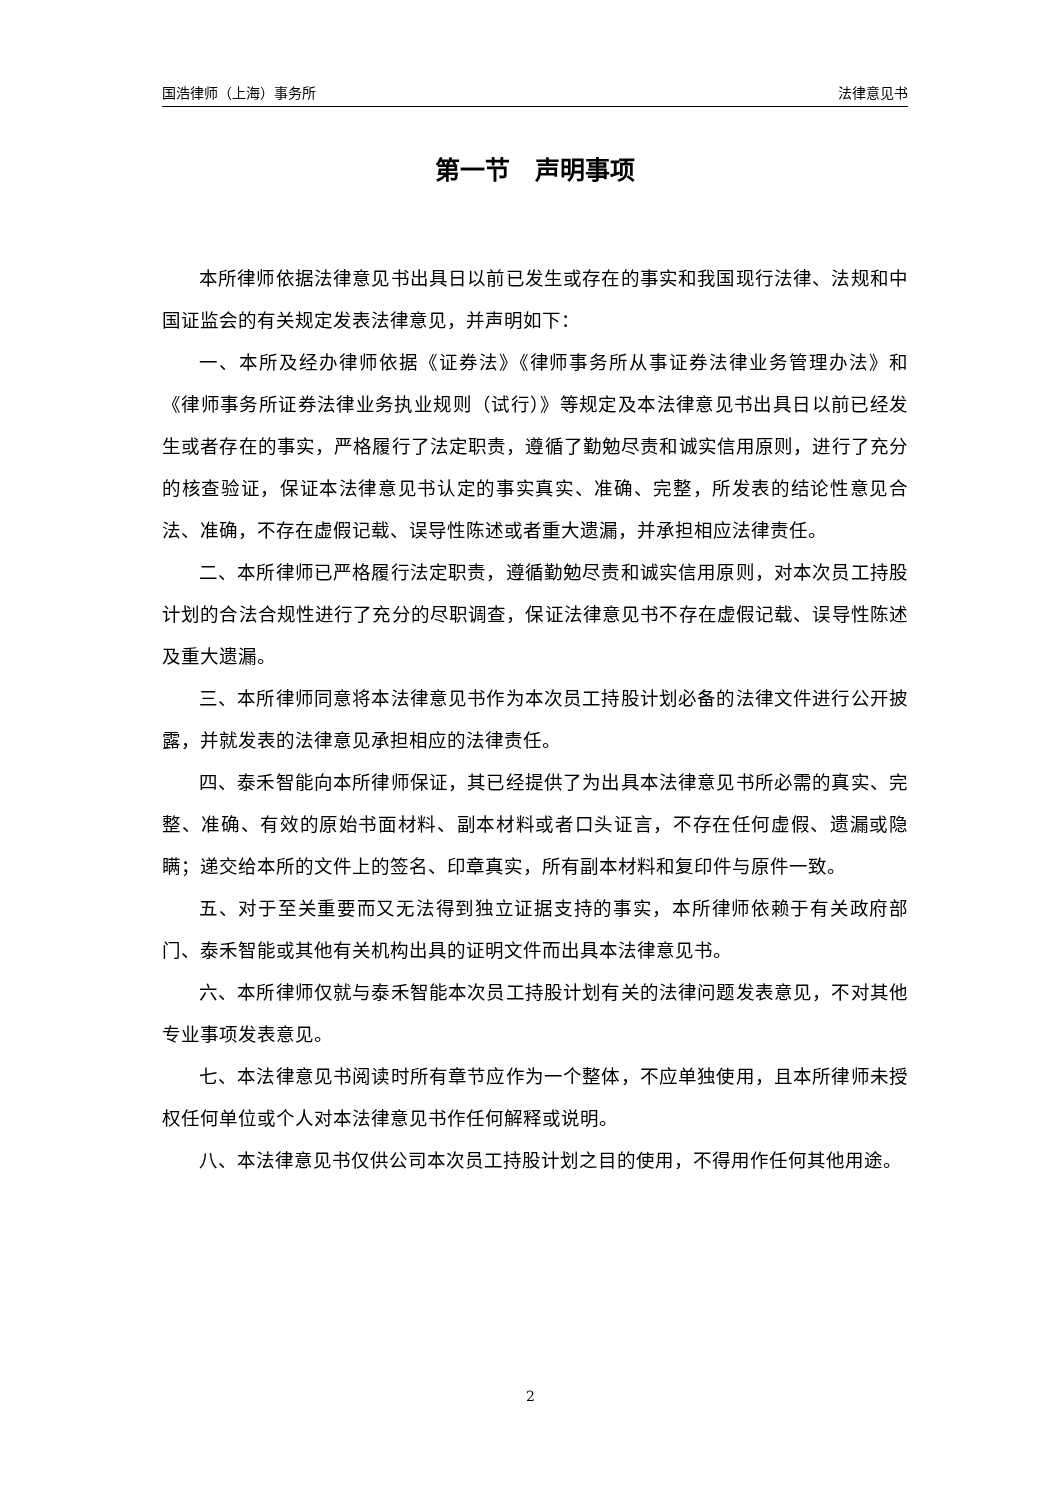国浩律师（上海）事务所 法律意见书
第一节　声明事项
本所律师依据法律意见书出具日以前已发生或存在的事实和我国现行法律、法规和中国证监会的有关规定发表法律意见，并声明如下：
一、本所及经办律师依据《证券法》《律师事务所从事证券法律业务管理办法》和《律师事务所证券法律业务执业规则（试行）》等规定及本法律意见书出具日以前已经发生或者存在的事实，严格履行了法定职责，遵循了勤勉尽责和诚实信用原则，进行了充分的核查验证，保证本法律意见书认定的事实真实、准确、完整，所发表的结论性意见合法、准确，不存在虚假记载、误导性陈述或者重大遗漏，并承担相应法律责任。
二、本所律师已严格履行法定职责，遵循勤勉尽责和诚实信用原则，对本次员工持股计划的合法合规性进行了充分的尽职调查，保证法律意见书不存在虚假记载、误导性陈述及重大遗漏。
三、本所律师同意将本法律意见书作为本次员工持股计划必备的法律文件进行公开披露，并就发表的法律意见承担相应的法律责任。
四、泰禾智能向本所律师保证，其已经提供了为出具本法律意见书所必需的真实、完整、准确、有效的原始书面材料、副本材料或者口头证言，不存在任何虚假、遗漏或隐瞒；递交给本所的文件上的签名、印章真实，所有副本材料和复印件与原件一致。
五、对于至关重要而又无法得到独立证据支持的事实，本所律师依赖于有关政府部门、泰禾智能或其他有关机构出具的证明文件而出具本法律意见书。
六、本所律师仅就与泰禾智能本次员工持股计划有关的法律问题发表意见，不对其他专业事项发表意见。
七、本法律意见书阅读时所有章节应作为一个整体，不应单独使用，且本所律师未授权任何单位或个人对本法律意见书作任何解释或说明。
八、本法律意见书仅供公司本次员工持股计划之目的使用，不得用作任何其他用途。
2